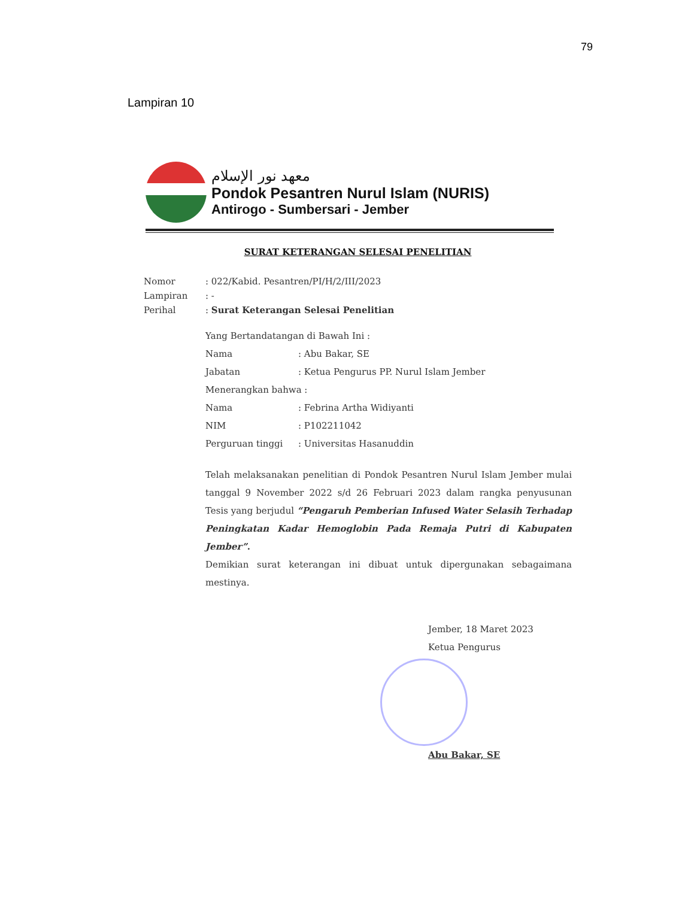79
Lampiran 10
معهد نور الإسلام
Pondok Pesantren Nurul Islam (NURIS)
Antirogo - Sumbersari - Jember
SURAT KETERANGAN SELESAI PENELITIAN
Nomor: 022/Kabid. Pesantren/PI/H/2/III/2023
Lampiran: -
Perihal: Surat Keterangan Selesai Penelitian
Yang Bertandatangan di Bawah Ini :
Nama: Abu Bakar, SE
Jabatan: Ketua Pengurus PP. Nurul Islam Jember
Menerangkan bahwa :
Nama: Febrina Artha Widiyanti
NIM: P102211042
Perguruan tinggi: Universitas Hasanuddin
Telah melaksanakan penelitian di Pondok Pesantren Nurul Islam Jember mulai tanggal 9 November 2022 s/d 26 Februari 2023 dalam rangka penyusunan Tesis yang berjudul “Pengaruh Pemberian Infused Water Selasih Terhadap Peningkatan Kadar Hemoglobin Pada Remaja Putri di Kabupaten Jember”.
Demikian surat keterangan ini dibuat untuk dipergunakan sebagaimana mestinya.
Jember, 18 Maret 2023
Ketua Pengurus
Abu Bakar, SE